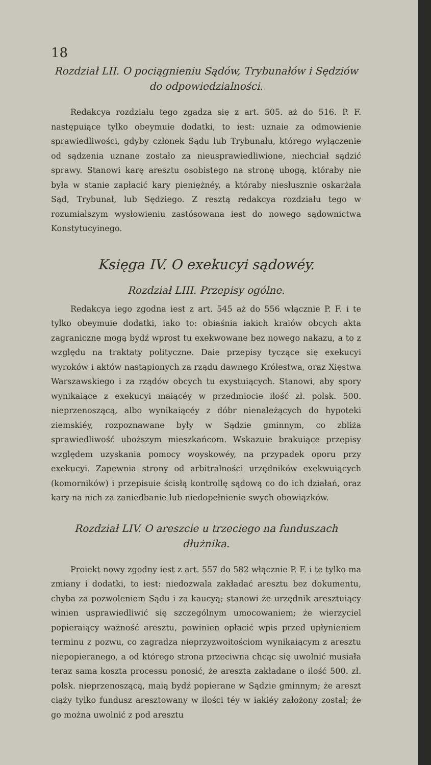18
Rozdział LII. O pociągnieniu Sądów, Trybunałów i Sędziów do odpowiedzialności.
Redakcya rozdziału tego zgadza się z art. 505. aż do 516. P. F. następuiące tylko obeymuie dodatki, to iest: uznaie za odmowienie sprawiedliwości, gdyby członek Sądu lub Trybunału, którego wyłączenie od sądzenia uznane zostało za nieusprawiedliwione, niechciał sądzić sprawy. Stanowi karę aresztu osobistego na stronę ubogą, któraby nie była w stanie zapłacić kary pieniężnéy, a któraby niesłusznie oskarżała Sąd, Trybunał, lub Sędziego. Z resztą redakcya rozdziału tego w rozumialszym wysłowieniu zastósowana iest do nowego sądownictwa Konstytucyinego.
Księga IV. O exekucyi sądowéy.
Rozdział LIII. Przepisy ogólne.
Redakcya iego zgodna iest z art. 545 aż do 556 włącznie P. F. i te tylko obeymuie dodatki, iako to: obiaśnia iakich kraiów obcych akta zagraniczne mogą bydź wprost tu exekwowane bez nowego nakazu, a to z względu na traktaty polityczne. Daie przepisy tyczące się exekucyi wyroków i aktów nastąpionych za rządu dawnego Królestwa, oraz Xięstwa Warszawskiego i za rządów obcych tu exystuiących. Stanowi, aby spory wynikaiące z exekucyi maiącéy w przedmiocie ilość zł. polsk. 500. nieprzenoszącą, albo wynikaiącéy z dóbr nienależących do hypoteki ziemskiéy, rozpoznawane były w Sądzie gminnym, co zbliża sprawiedliwość uboższym mieszkańcom. Wskazuie brakuiące przepisy względem uzyskania pomocy woyskowéy, na przypadek oporu przy exekucyi. Zapewnia strony od arbitralności urzędników exekwuiących (komorników) i przepisuie ścisłą kontrollę sądową co do ich działań, oraz kary na nich za zaniedbanie lub niedopełnienie swych obowiązków.
Rozdział LIV. O areszcie u trzeciego na funduszach dłużnika.
Proiekt nowy zgodny iest z art. 557 do 582 włącznie P. F. i te tylko ma zmiany i dodatki, to iest: niedozwala zakładać aresztu bez dokumentu, chyba za pozwoleniem Sądu i za kaucyą; stanowi że urzędnik aresztuiący winien usprawiedliwić się szczególnym umocowaniem; że wierzyciel popieraiący ważność aresztu, powinien opłacić wpis przed upłynieniem terminu z pozwu, co zagradza nieprzyzwoitościom wynikaiącym z aresztu niepopieranego, a od którego strona przeciwna chcąc się uwolnić musiała teraz sama koszta processu ponosić, że aresztа zakładane o ilość 500. zł. polsk. nieprzenoszącą, maią bydź popierane w Sądzie gminnym; że areszt ciąży tylko fundusz aresztowany w ilości téy w iakiéy założony został; że go można uwolnić z pod aresztu